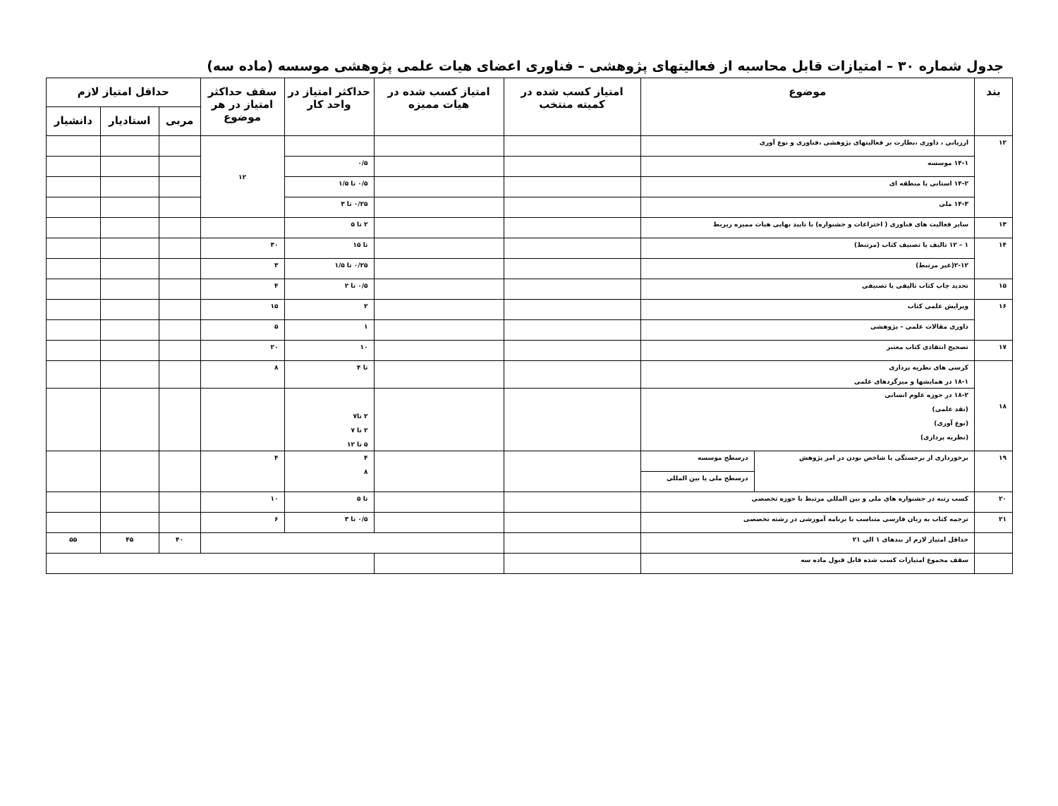جدول شماره ۳۰ – امتیازات قابل محاسبه از فعالیتهای پژوهشی – فناوری اعضای هیات علمی پژوهشی موسسه (ماده سه)
| بند | موضوع | | امتیاز کسب شده در کمیته منتخب | امتیاز کسب شده در هیات ممیزه | حداکثر امتیاز در واحد کار | سقف حداکثر امتیاز در هر موضوع | حداقل امتیاز لازم | | |
| --- | --- | --- | --- | --- | --- | --- | --- | --- | --- |
| | | | | | | | مربی | استادیار | دانشیار |
| ۱۲ | ارزیابی ، داوری ،نظارت بر فعالیتهای پژوهشی ،فناوری و نوع آوری | | | | | ۱۲ | | | |
| | ۱۴-۱ موسسه | | | | ۰/۵ | | | | |
| | ۱۴-۲ استانی یا منطقه ای | | | | ۰/۵ تا ۱/۵ | | | | |
| | ۱۴-۳ ملی | | | | ۰/۲۵ تا ۳ | | | | |
| ۱۳ | سایر فعالیت های فناوری ( اختراعات و جشنواره) با تایید نهایی هیات ممیزه زیربط | | | | ۲ تا ۵ | | | | |
| ۱۴ | ۱ – ۱۲ تالیف یا تصنیف کتاب (مرتبط) | | | | تا ۱۵ | ۳۰ | | | |
| | ۲-۱۲(غیر مرتبط) | | | | ۰/۲۵ تا ۱/۵ | ۳ | | | |
| ۱۵ | تجدید چاپ کتاب تالیفی یا تصنیفی | | | | ۰/۵ تا ۲ | ۴ | | | |
| ۱۶ | ویرایش علمی کتاب | | | | ۲ | ۱۵ | | | |
| | داوری مقالات علمی – پژوهشی | | | | ۱ | ۵ | | | |
| ۱۷ | تصحیح انتقادی کتاب معتبر | | | | ۱۰ | ۲۰ | | | |
| ۱۸ | کرسی های نظریه پردازی ۱۸-۱ در همایشها و میزگردهای علمی | | | | تا ۴ | ۸ | | | |
| | ۱۸-۲ در حوزه علوم انسانی (نقد علمی) (نوع آوری) (نظریه پردازی) | | | | ۲ تا۷ ۲ تا ۷ ۵ تا ۱۲ | | | | |
| ۱۹ | برخورداری از برجستگی یا شاخص بودن در امر پژوهش | درسطح موسسه | | | ۴ ۸ | ۴ | | | |
| | | درسطح ملی یا بین المللی | | | | | | | |
| ۲۰ | کسب رتبه در جشنواره های ملی و بین المللی مرتبط با حوزه تخصصی | | | | تا ۵ | ۱۰ | | | |
| ۲۱ | ترجمه کتاب به زبان فارسی متناسب با برنامه آموزشی در رشته تخصصی | | | | ۰/۵ تا ۳ | ۶ | | | |
| | حداقل امتیاز لازم از بندهای ۱ الی ۲۱ | | | | | | ۴۰ | ۴۵ | ۵۵ |
| | سقف مجموع امتیازات کسب شده قابل قبول ماده سه | | | | | | | | |